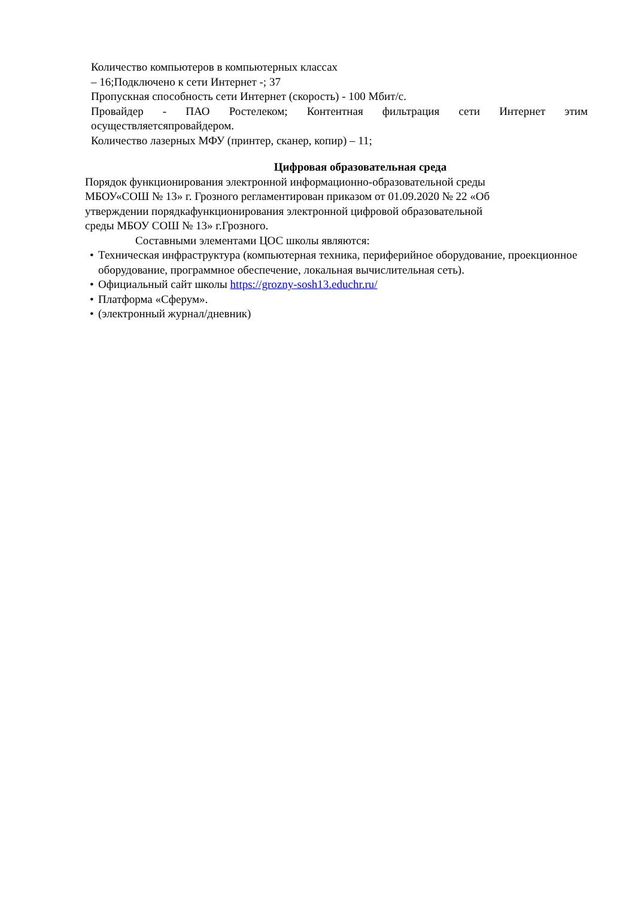Количество компьютеров в компьютерных классах
– 16;Подключено к сети Интернет -; 37
Пропускная способность сети Интернет (скорость) - 100 Мбит/с.
Провайдер - ПАО Ростелеком; Контентная фильтрация сети Интернет этим
осуществляетсяпровайдером.
Количество лазерных МФУ (принтер, сканер, копир) – 11;
Цифровая образовательная среда
Порядок функционирования электронной информационно-образовательной среды
МБОУ«СОШ № 13» г. Грозного регламентирован приказом от 01.09.2020 № 22 «Об
утверждении порядкафункционирования электронной цифровой образовательной
среды МБОУ СОШ № 13» г.Грозного.
Составными элементами ЦОС школы являются:
• Техническая инфраструктура (компьютерная техника, периферийное оборудование, проекционное оборудование, программное обеспечение, локальная вычислительная сеть).
• Официальный сайт школы https://grozny-sosh13.educhr.ru/
• Платформа «Сферум».
• (электронный журнал/дневник)